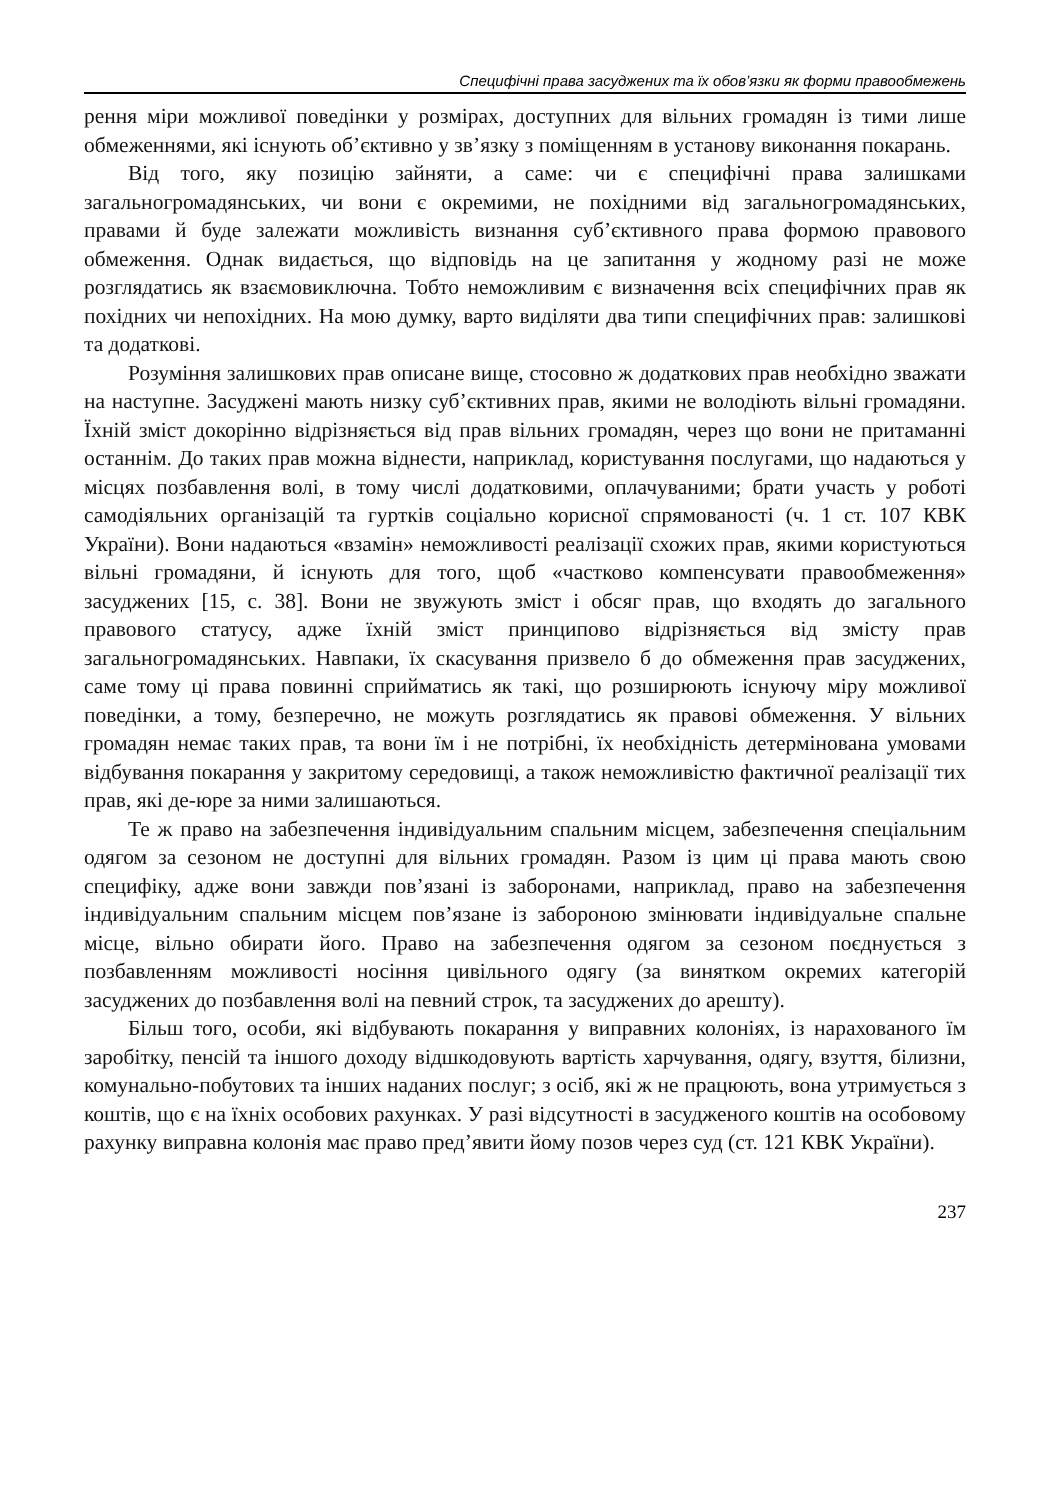Специфічні права засуджених та їх обов’язки як форми правообмежень
рення міри можливої поведінки у розмірах, доступних для вільних громадян із тими лише обмеженнями, які існують об’єктивно у зв’язку з поміщенням в установу виконання покарань.
Від того, яку позицію зайняти, а саме: чи є специфічні права залишками загальногромадянських, чи вони є окремими, не похідними від загальногромадянських, правами й буде залежати можливість визнання суб’єктивного права формою правового обмеження. Однак видається, що відповідь на це запитання у жодному разі не може розглядатись як взаємовиключна. Тобто неможливим є визначення всіх специфічних прав як похідних чи непохідних. На мою думку, варто виділяти два типи специфічних прав: залишкові та додаткові.
Розуміння залишкових прав описане вище, стосовно ж додаткових прав необхідно зважати на наступне. Засуджені мають низку суб’єктивних прав, якими не володіють вільні громадяни. Їхній зміст докорінно відрізняється від прав вільних громадян, через що вони не притаманні останнім. До таких прав можна віднести, наприклад, користування послугами, що надаються у місцях позбавлення волі, в тому числі додатковими, оплачуваними; брати участь у роботі самодіяльних організацій та гуртків соціально корисної спрямованості (ч. 1 ст. 107 КВК України). Вони надаються «взамін» неможливості реалізації схожих прав, якими користуються вільні громадяни, й існують для того, щоб «частково компенсувати правообмеження» засуджених [15, с. 38]. Вони не звужують зміст і обсяг прав, що входять до загального правового статусу, адже їхній зміст принципово відрізняється від змісту прав загальногромадянських. Навпаки, їх скасування призвело б до обмеження прав засуджених, саме тому ці права повинні сприйматись як такі, що розширюють існуючу міру можливої поведінки, а тому, безперечно, не можуть розглядатись як правові обмеження. У вільних громадян немає таких прав, та вони їм і не потрібні, їх необхідність детермінована умовами відбування покарання у закритому середовищі, а також неможливістю фактичної реалізації тих прав, які де-юре за ними залишаються.
Те ж право на забезпечення індивідуальним спальним місцем, забезпечення спеціальним одягом за сезоном не доступні для вільних громадян. Разом із цим ці права мають свою специфіку, адже вони завжди пов’язані із заборонами, наприклад, право на забезпечення індивідуальним спальним місцем пов’язане із забороною змінювати індивідуальне спальне місце, вільно обирати його. Право на забезпечення одягом за сезоном поєднується з позбавленням можливості носіння цивільного одягу (за винятком окремих категорій засуджених до позбавлення волі на певний строк, та засуджених до арешту).
Більш того, особи, які відбувають покарання у виправних колоніях, із нарахованого їм заробітку, пенсій та іншого доходу відшкодовують вартість харчування, одягу, взуття, білизни, комунально-побутових та інших наданих послуг; з осіб, які ж не працюють, вона утримується з коштів, що є на їхніх особових рахунках. У разі відсутності в засудженого коштів на особовому рахунку виправна колонія має право пред’явити йому позов через суд (ст. 121 КВК України).
237